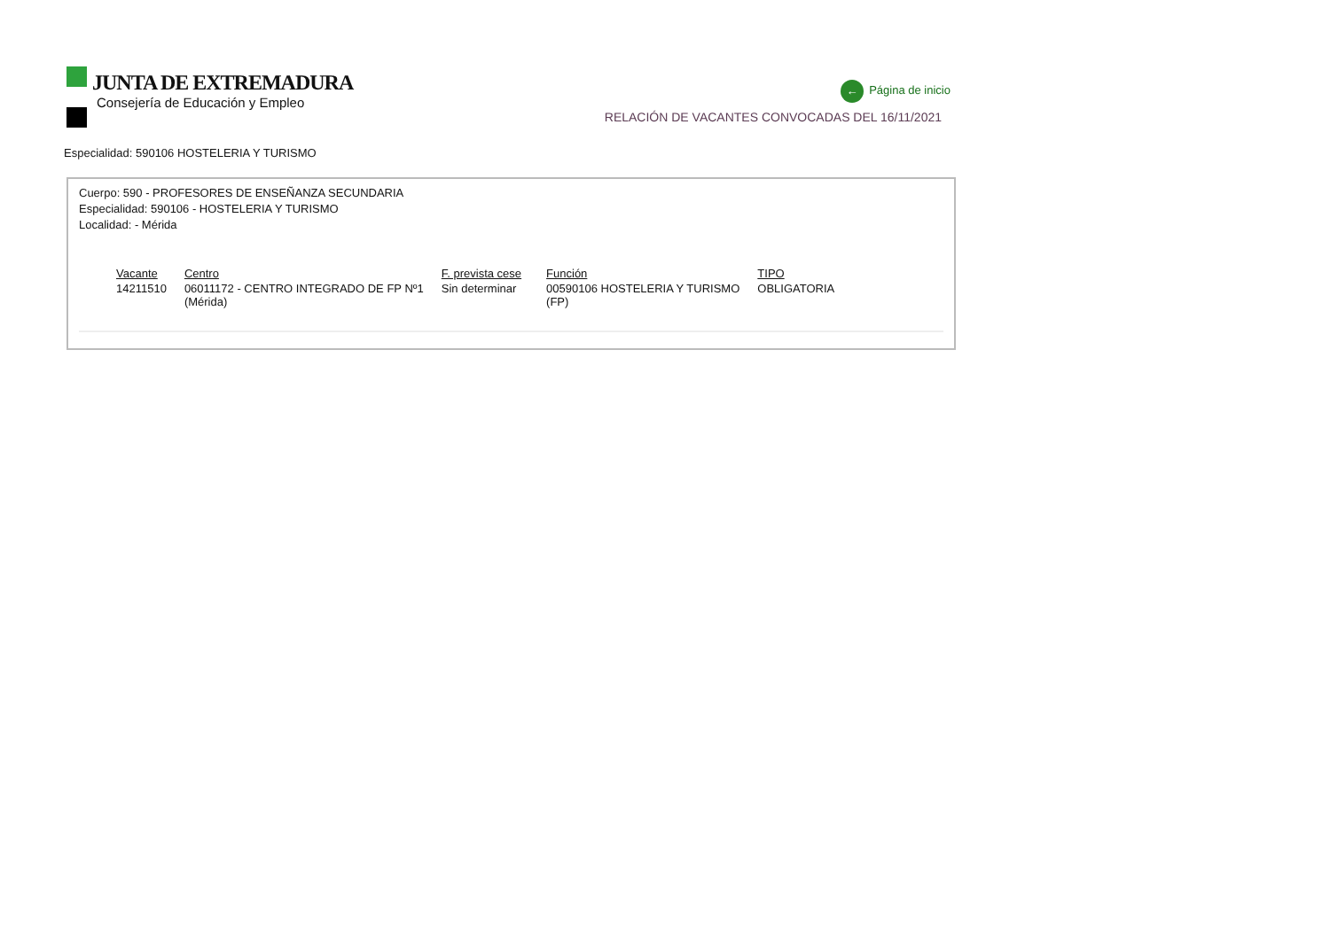JUNTA DE EXTREMADURA
Consejería de Educación y Empleo
← Página de inicio
RELACIÓN DE VACANTES CONVOCADAS DEL 16/11/2021
Especialidad: 590106 HOSTELERIA Y TURISMO
Cuerpo: 590 - PROFESORES DE ENSEÑANZA SECUNDARIA
Especialidad: 590106 - HOSTELERIA Y TURISMO
Localidad: - Mérida
| Vacante | Centro | F. prevista cese | Función | TIPO |
| --- | --- | --- | --- | --- |
| 14211510 | 06011172 - CENTRO INTEGRADO DE FP Nº1 (Mérida) | Sin determinar | 00590106 HOSTELERIA Y TURISMO (FP) | OBLIGATORIA |